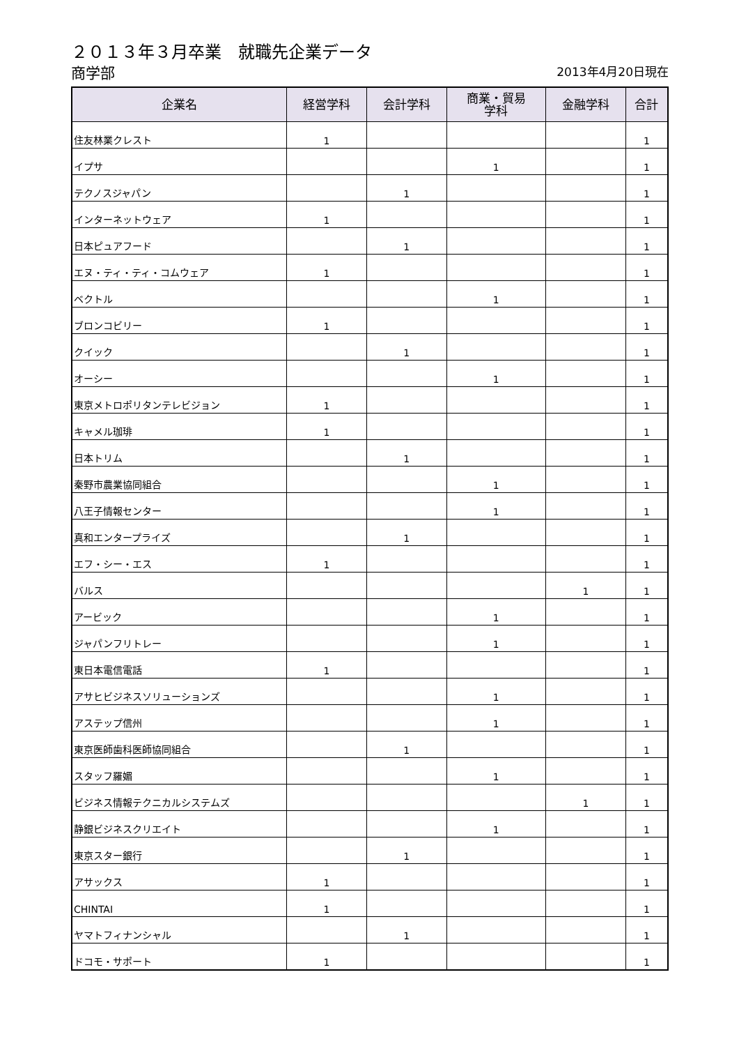２０１３年３月卒業　就職先企業データ
商学部
2013年4月20日現在
| 企業名 | 経営学科 | 会計学科 | 商業・貿易 学科 | 金融学科 | 合計 |
| --- | --- | --- | --- | --- | --- |
| 住友林業クレスト | 1 | | | | 1 |
| イプサ | | | 1 | | 1 |
| テクノスジャパン | | 1 | | | 1 |
| インターネットウェア | 1 | | | | 1 |
| 日本ピュアフード | | 1 | | | 1 |
| エヌ・ティ・ティ・コムウェア | 1 | | | | 1 |
| ベクトル | | | 1 | | 1 |
| ブロンコビリー | 1 | | | | 1 |
| クイック | | 1 | | | 1 |
| オーシー | | | 1 | | 1 |
| 東京メトロポリタンテレビジョン | 1 | | | | 1 |
| キャメル珈琲 | 1 | | | | 1 |
| 日本トリム | | 1 | | | 1 |
| 秦野市農業協同組合 | | | 1 | | 1 |
| 八王子情報センター | | | 1 | | 1 |
| 真和エンタープライズ | | 1 | | | 1 |
| エフ・シー・エス | 1 | | | | 1 |
| バルス | | | | 1 | 1 |
| アービック | | | 1 | | 1 |
| ジャパンフリトレー | | | 1 | | 1 |
| 東日本電信電話 | 1 | | | | 1 |
| アサヒビジネスソリューションズ | | | 1 | | 1 |
| アステップ信州 | | | 1 | | 1 |
| 東京医師歯科医師協同組合 | | 1 | | | 1 |
| スタッフ羅媚 | | | 1 | | 1 |
| ビジネス情報テクニカルシステムズ | | | | 1 | 1 |
| 静銀ビジネスクリエイト | | | 1 | | 1 |
| 東京スター銀行 | | 1 | | | 1 |
| アサックス | 1 | | | | 1 |
| CHINTAI | 1 | | | | 1 |
| ヤマトフィナンシャル | | 1 | | | 1 |
| ドコモ・サポート | 1 | | | | 1 |